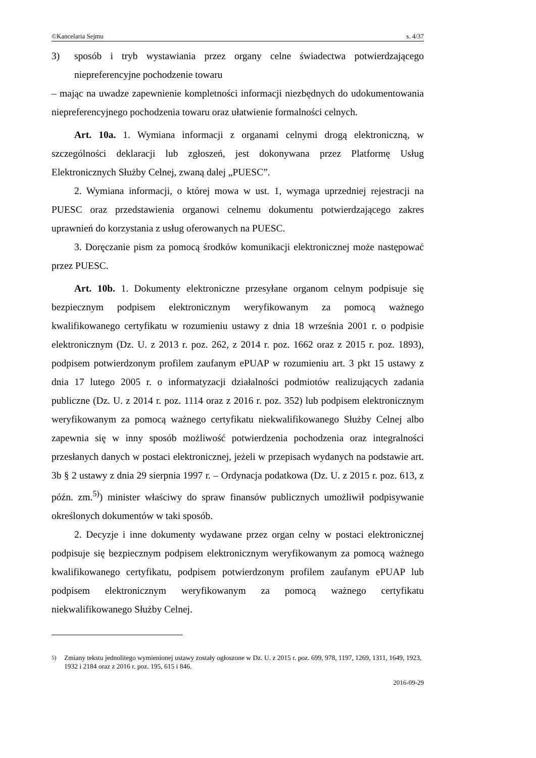©Kancelaria Sejmu s. 4/37
3) sposób i tryb wystawiania przez organy celne świadectwa potwierdzającego niepreferencyjne pochodzenie towaru
– mając na uwadze zapewnienie kompletności informacji niezbędnych do udokumentowania niepreferencyjnego pochodzenia towaru oraz ułatwienie formalności celnych.
Art. 10a. 1. Wymiana informacji z organami celnymi drogą elektroniczną, w szczególności deklaracji lub zgłoszeń, jest dokonywana przez Platformę Usług Elektronicznych Służby Celnej, zwaną dalej „PUESC”.
2. Wymiana informacji, o której mowa w ust. 1, wymaga uprzedniej rejestracji na PUESC oraz przedstawienia organowi celnemu dokumentu potwierdzającego zakres uprawnień do korzystania z usług oferowanych na PUESC.
3. Doręczanie pism za pomocą środków komunikacji elektronicznej może następować przez PUESC.
Art. 10b. 1. Dokumenty elektroniczne przesyłane organom celnym podpisuje się bezpiecznym podpisem elektronicznym weryfikowanym za pomocą ważnego kwalifikowanego certyfikatu w rozumieniu ustawy z dnia 18 września 2001 r. o podpisie elektronicznym (Dz. U. z 2013 r. poz. 262, z 2014 r. poz. 1662 oraz z 2015 r. poz. 1893), podpisem potwierdzonym profilem zaufanym ePUAP w rozumieniu art. 3 pkt 15 ustawy z dnia 17 lutego 2005 r. o informatyzacji działalności podmiotów realizujących zadania publiczne (Dz. U. z 2014 r. poz. 1114 oraz z 2016 r. poz. 352) lub podpisem elektronicznym weryfikowanym za pomocą ważnego certyfikatu niekwalifikowanego Służby Celnej albo zapewnia się w inny sposób możliwość potwierdzenia pochodzenia oraz integralności przesłanych danych w postaci elektronicznej, jeżeli w przepisach wydanych na podstawie art. 3b § 2 ustawy z dnia 29 sierpnia 1997 r. – Ordynacja podatkowa (Dz. U. z 2015 r. poz. 613, z późn. zm.<sup>5)</sup>) minister właściwy do spraw finansów publicznych umożliwił podpisywanie określonych dokumentów w taki sposób.
2. Decyzje i inne dokumenty wydawane przez organ celny w postaci elektronicznej podpisuje się bezpiecznym podpisem elektronicznym weryfikowanym za pomocą ważnego kwalifikowanego certyfikatu, podpisem potwierdzonym profilem zaufanym ePUAP lub podpisem elektronicznym weryfikowanym za pomocą ważnego certyfikatu niekwalifikowanego Służby Celnej.
<sup>5)</sup> Zmiany tekstu jednolitego wymienionej ustawy zostały ogłoszone w Dz. U. z 2015 r. poz. 699, 978, 1197, 1269, 1311, 1649, 1923, 1932 i 2184 oraz z 2016 r. poz. 195, 615 i 846.
2016-09-29